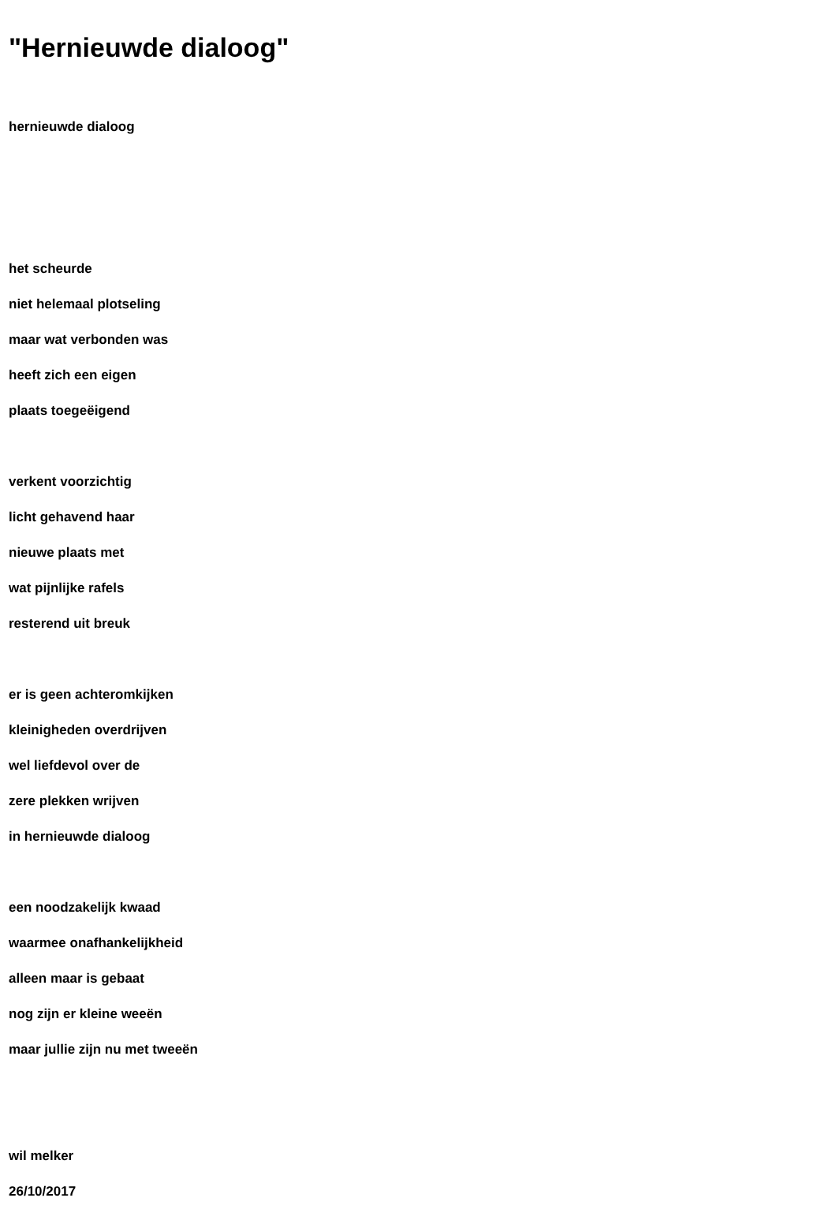"Hernieuwde dialoog"
hernieuwde dialoog
het scheurde
niet helemaal plotseling
maar wat verbonden was
heeft zich een eigen
plaats toegeëigend
verkent voorzichtig
licht gehavend haar
nieuwe plaats met
wat pijnlijke rafels
resterend uit breuk
er is geen achteromkijken
kleinigheden overdrijven
wel liefdevol over de
zere plekken wrijven
in hernieuwde dialoog
een noodzakelijk kwaad
waarmee onafhankelijkheid
alleen maar is gebaat
nog zijn er kleine weeën
maar jullie zijn nu met tweeën
wil melker
26/10/2017